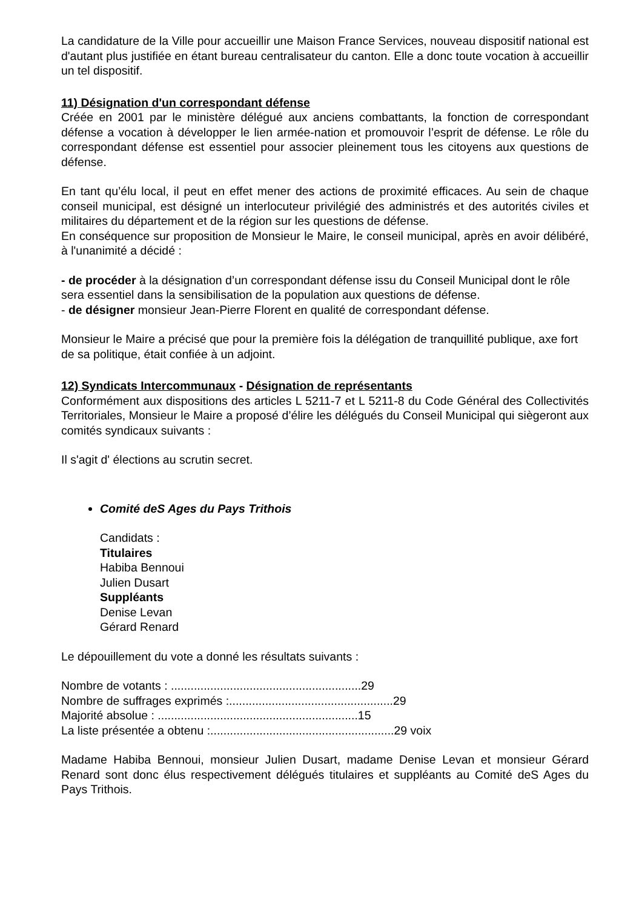La candidature de la Ville pour accueillir une Maison France Services, nouveau dispositif national est d'autant plus justifiée en étant bureau centralisateur du canton. Elle a donc toute vocation à accueillir un tel dispositif.
11) Désignation d'un correspondant défense
Créée en 2001 par le ministère délégué aux anciens combattants, la fonction de correspondant défense a vocation à développer le lien armée-nation et promouvoir l’esprit de défense. Le rôle du correspondant défense est essentiel pour associer pleinement tous les citoyens aux questions de défense.
En tant qu’élu local, il peut en effet mener des actions de proximité efficaces. Au sein de chaque conseil municipal, est désigné un interlocuteur privilégié des administrés et des autorités civiles et militaires du département et de la région sur les questions de défense.
En conséquence sur proposition de Monsieur le Maire, le conseil municipal, après en avoir délibéré, à l'unanimité a décidé :
- de procéder à la désignation d’un correspondant défense issu du Conseil Municipal dont le rôle sera essentiel dans la sensibilisation de la population aux questions de défense.
- de désigner monsieur Jean-Pierre Florent en qualité de correspondant défense.
Monsieur le Maire a précisé que pour la première fois la délégation de tranquillité publique, axe fort de sa politique, était confiée à un adjoint.
12) Syndicats Intercommunaux - Désignation de représentants
Conformément aux dispositions des articles L 5211-7 et L 5211-8 du Code Général des Collectivités Territoriales, Monsieur le Maire a proposé d’élire les délégués du Conseil Municipal qui siègeront aux comités syndicaux suivants :
Il s'agit d' élections au scrutin secret.
Comité deS Ages du Pays Trithois
Candidats :
Titulaires
Habiba Bennoui
Julien Dusart
Suppléants
Denise Levan
Gérard Renard
Le dépouillement du vote a donné les résultats suivants :
Nombre de votants : ..........................................................29
Nombre de suffrages exprimés :..................................................29
Majorité absolue : .............................................................15
La liste présentée a obtenu :........................................................29 voix
Madame Habiba Bennoui, monsieur Julien Dusart, madame Denise Levan et monsieur Gérard Renard sont donc élus respectivement délégués titulaires et suppléants au Comité deS Ages du Pays Trithois.